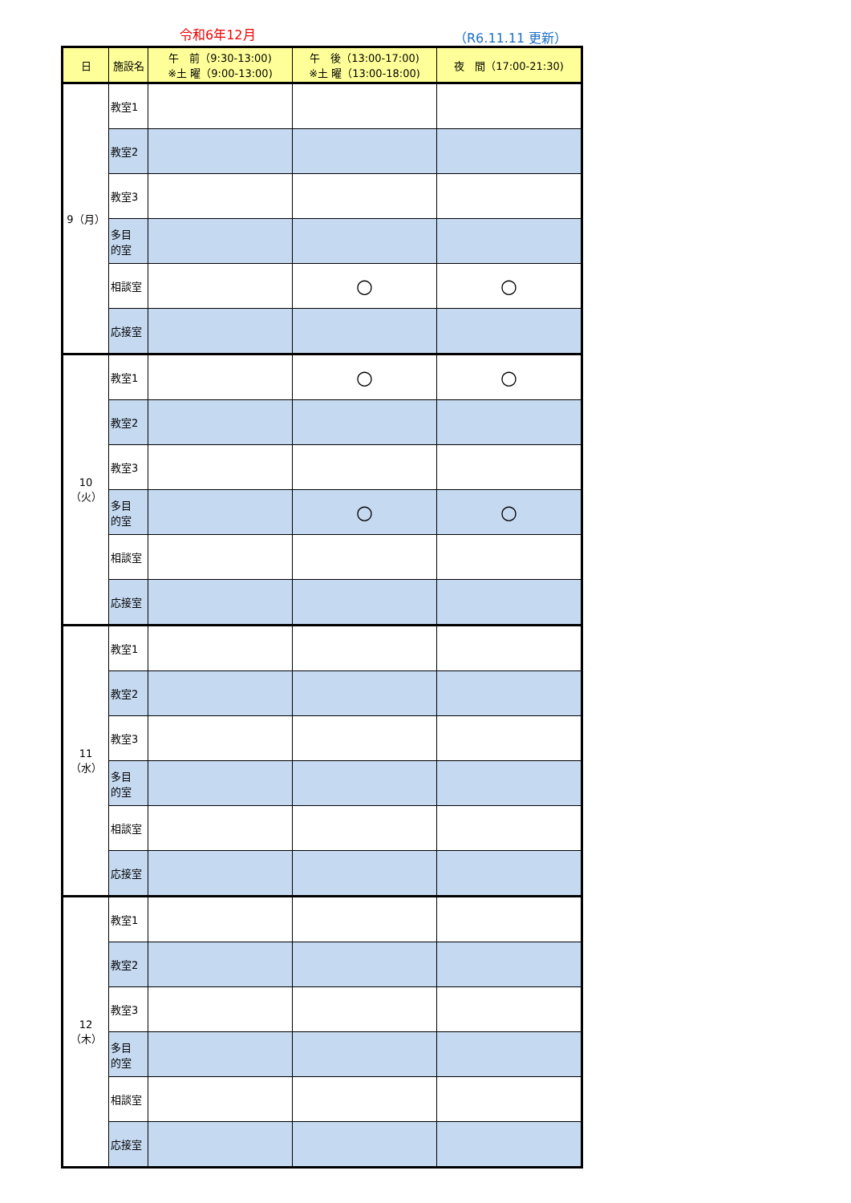令和6年12月 （R6.11.11 更新）
| 日 | 施設名 | 午 前（9:30-13:00) ※土 曜（9:00-13:00) | 午 後（13:00-17:00) ※土 曜（13:00-18:00) | 夜 間（17:00-21:30) |
| --- | --- | --- | --- | --- |
| 9（月） | 教室1 | | | |
| | 教室2 | | | |
| | 教室3 | | | |
| | 多目 的室 | | | |
| | 相談室 | | ○ | ○ |
| | 応接室 | | | |
| 10（火） | 教室1 | | ○ | ○ |
| | 教室2 | | | |
| | 教室3 | | | |
| | 多目 的室 | | ○ | ○ |
| | 相談室 | | | |
| | 応接室 | | | |
| 11（水） | 教室1 | | | |
| | 教室2 | | | |
| | 教室3 | | | |
| | 多目 的室 | | | |
| | 相談室 | | | |
| | 応接室 | | | |
| 12（木） | 教室1 | | | |
| | 教室2 | | | |
| | 教室3 | | | |
| | 多目 的室 | | | |
| | 相談室 | | | |
| | 応接室 | | | |